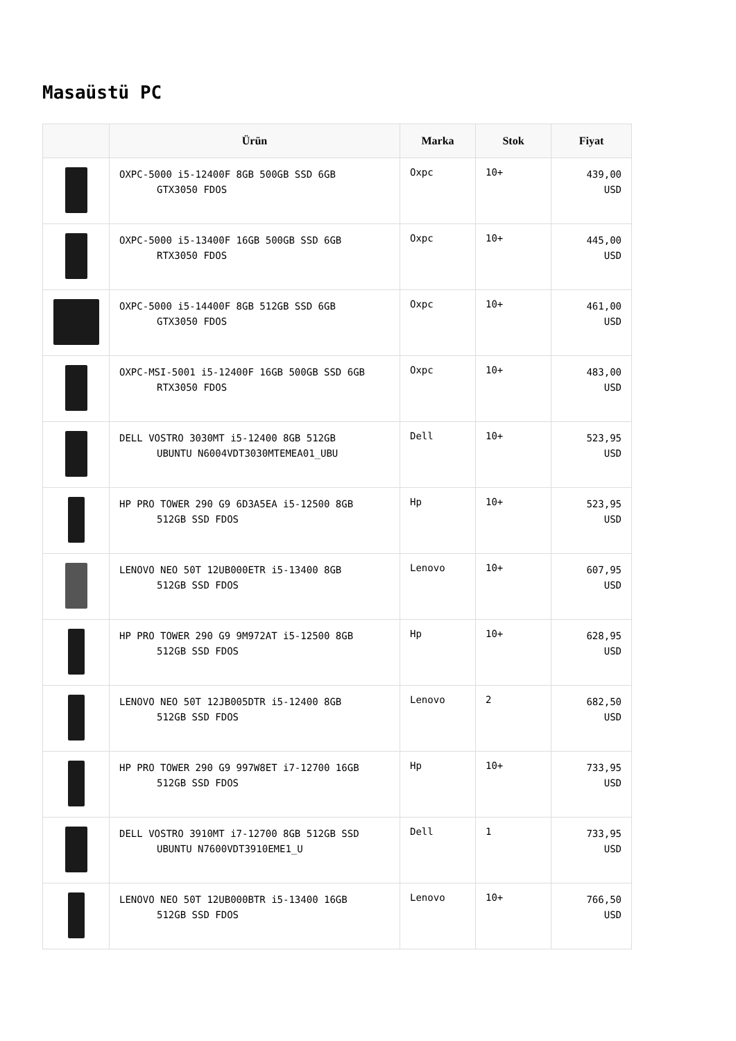Masaüstü PC
| | Ürün | Marka | Stok | Fiyat |
| --- | --- | --- | --- | --- |
| | OXPC-5000 i5-12400F 8GB 500GB SSD 6GB GTX3050 FDOS | Oxpc | 10+ | 439,00 USD |
| | OXPC-5000 i5-13400F 16GB 500GB SSD 6GB RTX3050 FDOS | Oxpc | 10+ | 445,00 USD |
| | OXPC-5000 i5-14400F 8GB 512GB SSD 6GB GTX3050 FDOS | Oxpc | 10+ | 461,00 USD |
| | OXPC-MSI-5001 i5-12400F 16GB 500GB SSD 6GB RTX3050 FDOS | Oxpc | 10+ | 483,00 USD |
| | DELL VOSTRO 3030MT i5-12400 8GB 512GB UBUNTU N6004VDT3030MTEMEA01_UBU | Dell | 10+ | 523,95 USD |
| | HP PRO TOWER 290 G9 6D3A5EA i5-12500 8GB 512GB SSD FDOS | Hp | 10+ | 523,95 USD |
| | LENOVO NEO 50T 12UB000ETR i5-13400 8GB 512GB SSD FDOS | Lenovo | 10+ | 607,95 USD |
| | HP PRO TOWER 290 G9 9M972AT i5-12500 8GB 512GB SSD FDOS | Hp | 10+ | 628,95 USD |
| | LENOVO NEO 50T 12JB005DTR i5-12400 8GB 512GB SSD FDOS | Lenovo | 2 | 682,50 USD |
| | HP PRO TOWER 290 G9 997W8ET i7-12700 16GB 512GB SSD FDOS | Hp | 10+ | 733,95 USD |
| | DELL VOSTRO 3910MT i7-12700 8GB 512GB SSD UBUNTU N7600VDT3910EME1_U | Dell | 1 | 733,95 USD |
| | LENOVO NEO 50T 12UB000BTR i5-13400 16GB 512GB SSD FDOS | Lenovo | 10+ | 766,50 USD |